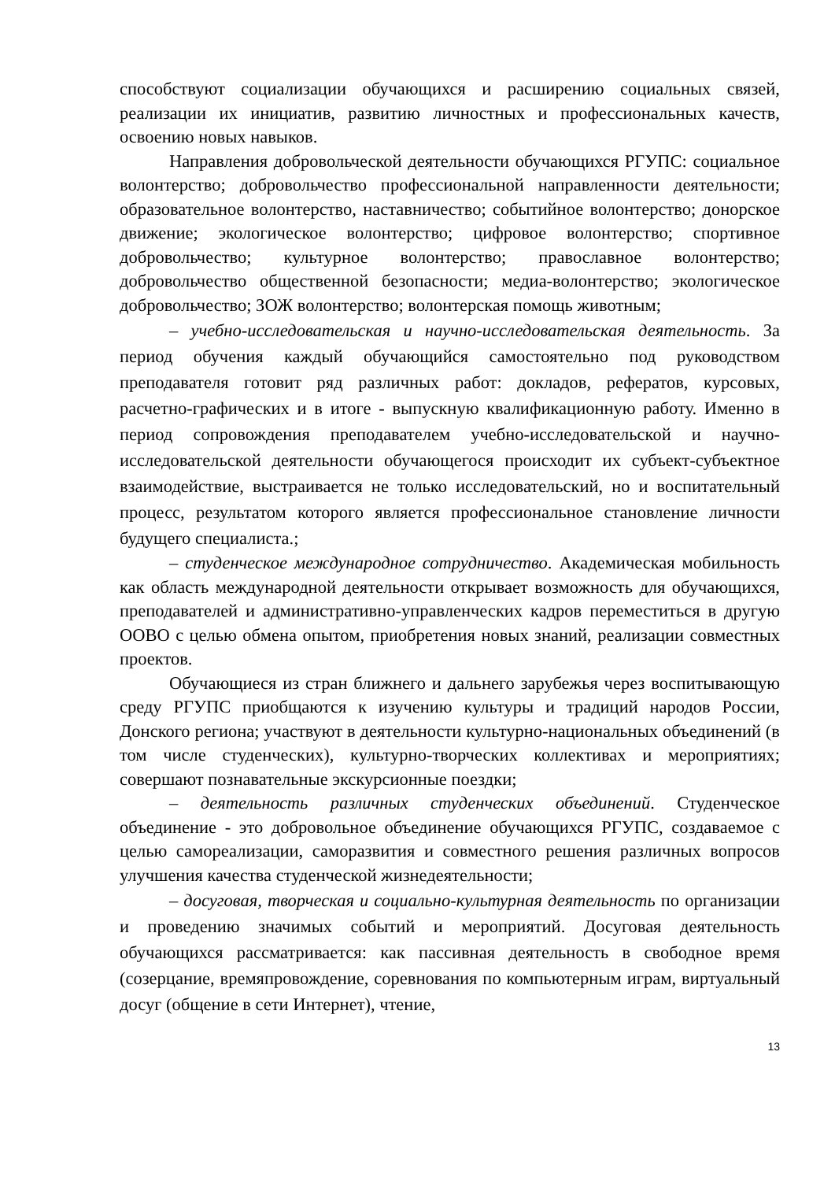способствуют социализации обучающихся и расширению социальных связей, реализации их инициатив, развитию личностных и профессиональных качеств, освоению новых навыков.
Направления добровольческой деятельности обучающихся РГУПС: социальное волонтерство; добровольчество профессиональной направленности деятельности; образовательное волонтерство, наставничество; событийное волонтерство; донорское движение; экологическое волонтерство; цифровое волонтерство; спортивное добровольчество; культурное волонтерство; православное волонтерство; добровольчество общественной безопасности; медиа-волонтерство; экологическое добровольчество; ЗОЖ волонтерство; волонтерская помощь животным;
– учебно-исследовательская и научно-исследовательская деятельность. За период обучения каждый обучающийся самостоятельно под руководством преподавателя готовит ряд различных работ: докладов, рефератов, курсовых, расчетно-графических и в итоге - выпускную квалификационную работу. Именно в период сопровождения преподавателем учебно-исследовательской и научно-исследовательской деятельности обучающегося происходит их субъект-субъектное взаимодействие, выстраивается не только исследовательский, но и воспитательный процесс, результатом которого является профессиональное становление личности будущего специалиста.;
– студенческое международное сотрудничество. Академическая мобильность как область международной деятельности открывает возможность для обучающихся, преподавателей и административно-управленческих кадров переместиться в другую ООВО с целью обмена опытом, приобретения новых знаний, реализации совместных проектов.
Обучающиеся из стран ближнего и дальнего зарубежья через воспитывающую среду РГУПС приобщаются к изучению культуры и традиций народов России, Донского региона; участвуют в деятельности культурно-национальных объединений (в том числе студенческих), культурно-творческих коллективах и мероприятиях; совершают познавательные экскурсионные поездки;
– деятельность различных студенческих объединений. Студенческое объединение - это добровольное объединение обучающихся РГУПС, создаваемое с целью самореализации, саморазвития и совместного решения различных вопросов улучшения качества студенческой жизнедеятельности;
– досуговая, творческая и социально-культурная деятельность по организации и проведению значимых событий и мероприятий. Досуговая деятельность обучающихся рассматривается: как пассивная деятельность в свободное время (созерцание, времяпровождение, соревнования по компьютерным играм, виртуальный досуг (общение в сети Интернет), чтение,
13